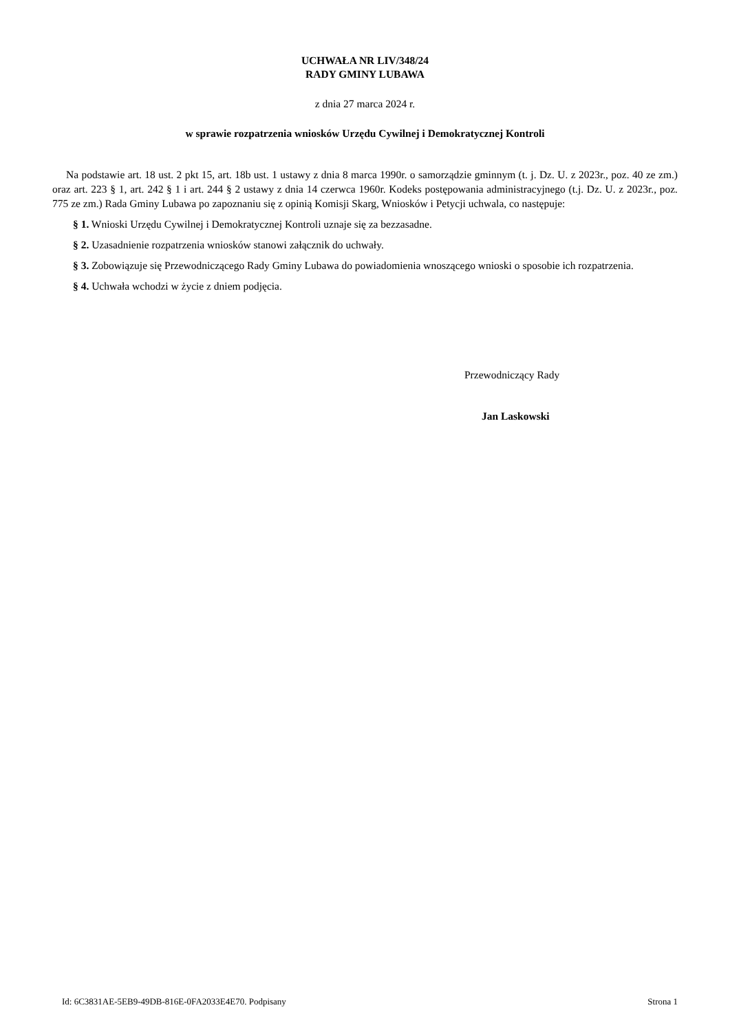UCHWAŁA NR LIV/348/24
RADY GMINY LUBAWA
z dnia 27 marca 2024 r.
w sprawie rozpatrzenia wniosków Urzędu Cywilnej i Demokratycznej Kontroli
Na podstawie art. 18 ust. 2 pkt 15, art. 18b ust. 1 ustawy z dnia 8 marca 1990r. o samorządzie gminnym (t. j. Dz. U. z 2023r., poz. 40 ze zm.) oraz art. 223 § 1, art. 242 § 1 i art. 244 § 2 ustawy z dnia 14 czerwca 1960r. Kodeks postępowania administracyjnego (t.j. Dz. U. z 2023r., poz. 775 ze zm.) Rada Gminy Lubawa po zapoznaniu się z opinią Komisji Skarg, Wniosków i Petycji uchwala, co następuje:
§ 1. Wnioski Urzędu Cywilnej i Demokratycznej Kontroli uznaje się za bezzasadne.
§ 2. Uzasadnienie rozpatrzenia wniosków stanowi załącznik do uchwały.
§ 3. Zobowiązuje się Przewodniczącego Rady Gminy Lubawa do powiadomienia wnoszącego wnioski o sposobie ich rozpatrzenia.
§ 4. Uchwała wchodzi w życie z dniem podjęcia.
Przewodniczący Rady
Jan Laskowski
Id: 6C3831AE-5EB9-49DB-816E-0FA2033E4E70. Podpisany Strona 1